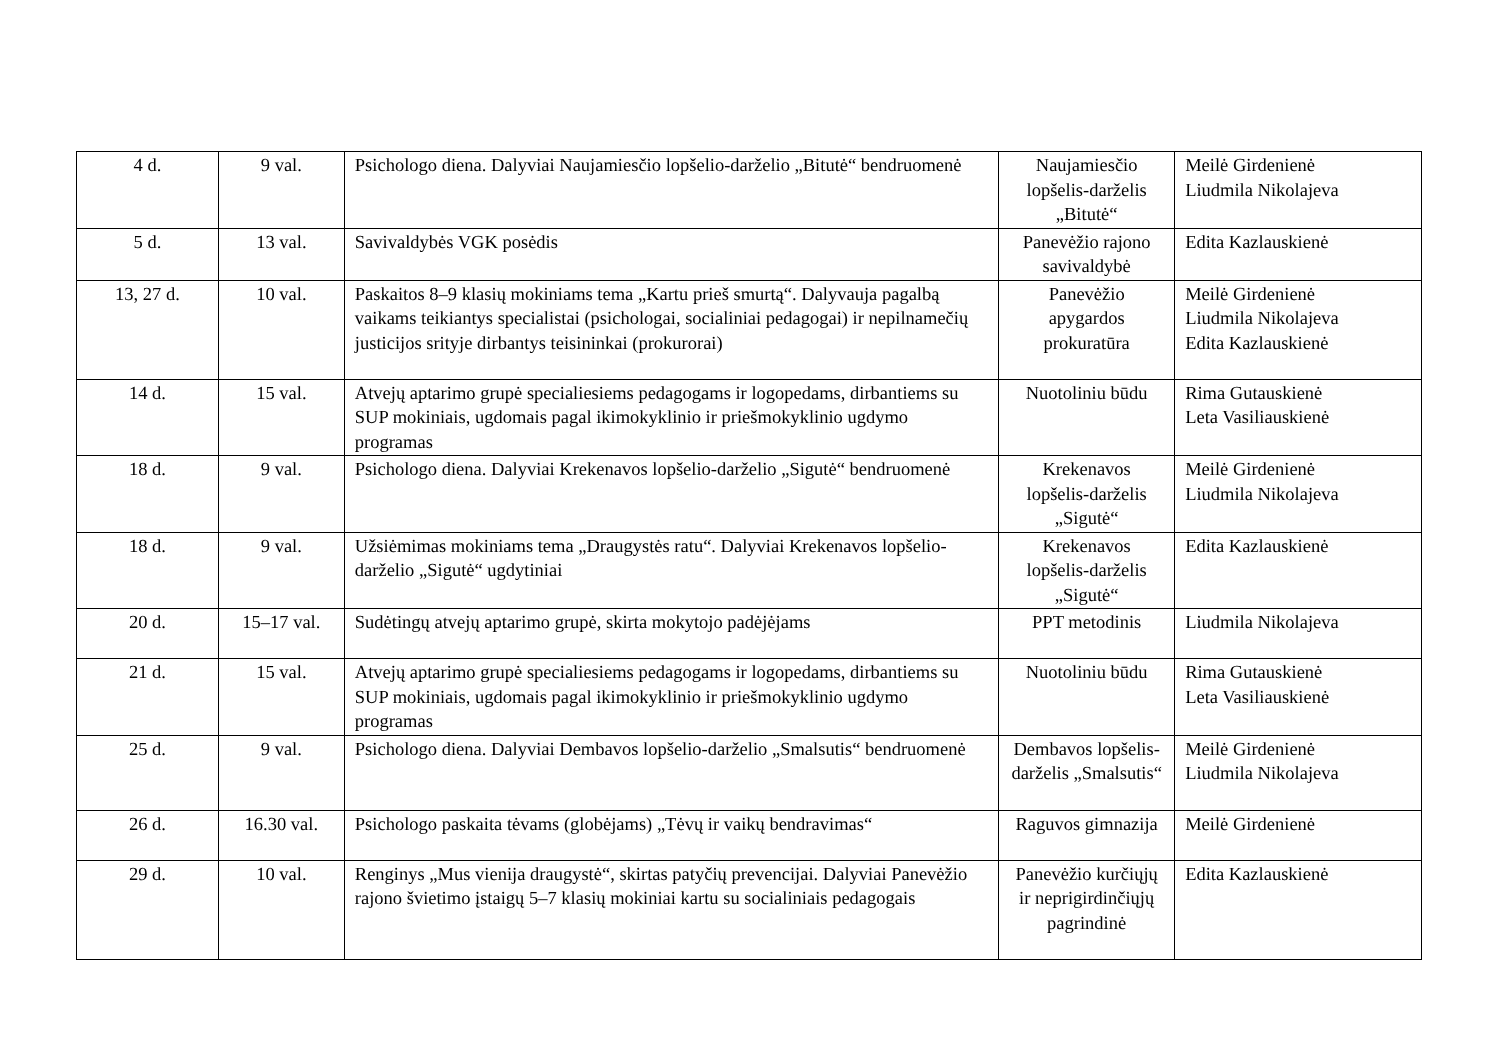| 4 d. | 9 val. | Psichologo diena. Dalyviai Naujamiesčio lopšelio-darželio „Bitutė“ bendruomenė | Naujamiesčio lopšelis-darželis „Bitutė“ | Meilė Girdenienė Liudmila Nikolajeva |
| 5 d. | 13 val. | Savivaldybės VGK posėdis | Panevėžio rajono savivaldybė | Edita Kazlauskienė |
| 13, 27 d. | 10 val. | Paskaitos 8–9 klasių mokiniams tema „Kartu prieš smurtą“. Dalyvauja pagalbą vaikams teikiantys specialistai (psichologai, socialiniai pedagogai) ir nepilnamečių justicijos srityje dirbantys teisininkai (prokurorai) | Panevėžio apygardos prokuratūra | Meilė Girdenienė Liudmila Nikolajeva Edita Kazlauskienė |
| 14 d. | 15 val. | Atvejų aptarimo grupė specialiesiems pedagogams ir logopedams, dirbantiems su SUP mokiniais, ugdomais pagal ikimokyklinio ir priešmokyklinio ugdymo programas | Nuotoliniu būdu | Rima Gutauskienė Leta Vasiliauskienė |
| 18 d. | 9 val. | Psichologo diena. Dalyviai Krekenavos lopšelio-darželio „Sigutė“ bendruomenė | Krekenavos lopšelis-darželis „Sigutė“ | Meilė Girdenienė Liudmila Nikolajeva |
| 18 d. | 9 val. | Užsiėmimas mokiniams tema „Draugystės ratu“. Dalyviai Krekenavos lopšelio-darželio „Sigutė“ ugdytiniai | Krekenavos lopšelis-darželis „Sigutė“ | Edita Kazlauskienė |
| 20 d. | 15–17 val. | Sudėtingų atvejų aptarimo grupė, skirta mokytojo padėjėjams | PPT metodinis | Liudmila Nikolajeva |
| 21 d. | 15 val. | Atvejų aptarimo grupė specialiesiems pedagogams ir logopedams, dirbantiems su SUP mokiniais, ugdomais pagal ikimokyklinio ir priešmokyklinio ugdymo programas | Nuotoliniu būdu | Rima Gutauskienė Leta Vasiliauskienė |
| 25 d. | 9 val. | Psichologo diena. Dalyviai Dembavos lopšelio-darželio „Smalsutis“ bendruomenė | Dembavos lopšelis-darželis „Smalsutis“ | Meilė Girdenienė Liudmila Nikolajeva |
| 26 d. | 16.30 val. | Psichologo paskaita tėvams (globėjams) „Tėvų ir vaikų bendravimas“ | Raguvos gimnazija | Meilė Girdenienė |
| 29 d. | 10 val. | Renginys „Mus vienija draugystė“, skirtas patyčių prevencijai. Dalyviai Panevėžio rajono švietimo įstaigų 5–7 klasių mokiniai kartu su socialiniais pedagogais | Panevėžio kurčiųjų ir neprigirdinčiųjų pagrindinė | Edita Kazlauskienė |